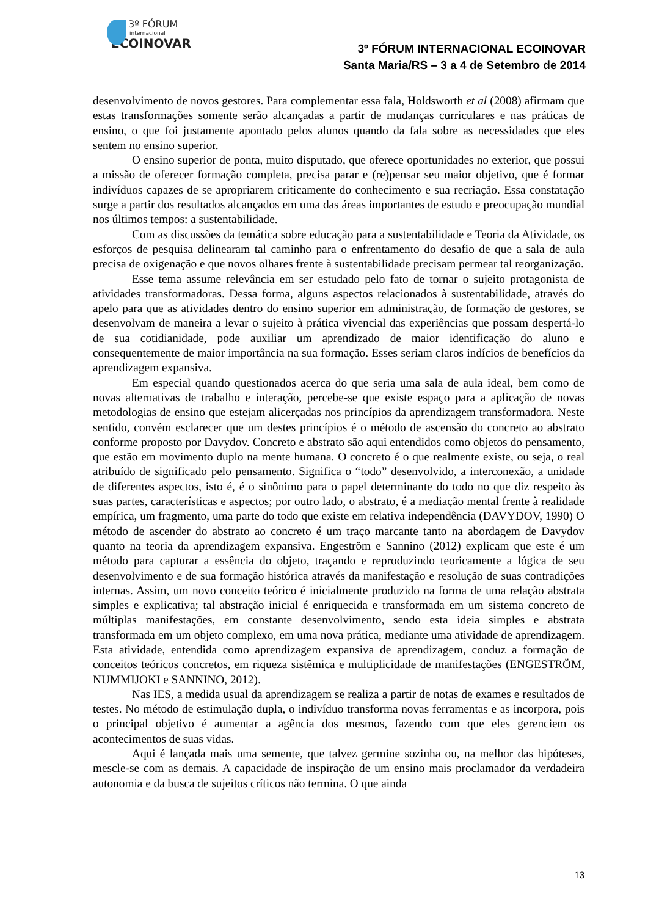3º FÓRUM
internacional
ECOINOVAR
3º FÓRUM INTERNACIONAL ECOINOVAR
Santa Maria/RS – 3 a 4 de Setembro de 2014
desenvolvimento de novos gestores. Para complementar essa fala, Holdsworth et al (2008) afirmam que estas transformações somente serão alcançadas a partir de mudanças curriculares e nas práticas de ensino, o que foi justamente apontado pelos alunos quando da fala sobre as necessidades que eles sentem no ensino superior.
O ensino superior de ponta, muito disputado, que oferece oportunidades no exterior, que possui a missão de oferecer formação completa, precisa parar e (re)pensar seu maior objetivo, que é formar indivíduos capazes de se apropriarem criticamente do conhecimento e sua recriação. Essa constatação surge a partir dos resultados alcançados em uma das áreas importantes de estudo e preocupação mundial nos últimos tempos: a sustentabilidade.
Com as discussões da temática sobre educação para a sustentabilidade e Teoria da Atividade, os esforços de pesquisa delinearam tal caminho para o enfrentamento do desafio de que a sala de aula precisa de oxigenação e que novos olhares frente à sustentabilidade precisam permear tal reorganização.
Esse tema assume relevância em ser estudado pelo fato de tornar o sujeito protagonista de atividades transformadoras. Dessa forma, alguns aspectos relacionados à sustentabilidade, através do apelo para que as atividades dentro do ensino superior em administração, de formação de gestores, se desenvolvam de maneira a levar o sujeito à prática vivencial das experiências que possam despertá-lo de sua cotidianidade, pode auxiliar um aprendizado de maior identificação do aluno e consequentemente de maior importância na sua formação. Esses seriam claros indícios de benefícios da aprendizagem expansiva.
Em especial quando questionados acerca do que seria uma sala de aula ideal, bem como de novas alternativas de trabalho e interação, percebe-se que existe espaço para a aplicação de novas metodologias de ensino que estejam alicerçadas nos princípios da aprendizagem transformadora. Neste sentido, convém esclarecer que um destes princípios é o método de ascensão do concreto ao abstrato conforme proposto por Davydov. Concreto e abstrato são aqui entendidos como objetos do pensamento, que estão em movimento duplo na mente humana. O concreto é o que realmente existe, ou seja, o real atribuído de significado pelo pensamento. Significa o “todo” desenvolvido, a interconexão, a unidade de diferentes aspectos, isto é, é o sinônimo para o papel determinante do todo no que diz respeito às suas partes, características e aspectos; por outro lado, o abstrato, é a mediação mental frente à realidade empírica, um fragmento, uma parte do todo que existe em relativa independência (DAVYDOV, 1990) O método de ascender do abstrato ao concreto é um traço marcante tanto na abordagem de Davydov quanto na teoria da aprendizagem expansiva. Engeström e Sannino (2012) explicam que este é um método para capturar a essência do objeto, traçando e reproduzindo teoricamente a lógica de seu desenvolvimento e de sua formação histórica através da manifestação e resolução de suas contradições internas. Assim, um novo conceito teórico é inicialmente produzido na forma de uma relação abstrata simples e explicativa; tal abstração inicial é enriquecida e transformada em um sistema concreto de múltiplas manifestações, em constante desenvolvimento, sendo esta ideia simples e abstrata transformada em um objeto complexo, em uma nova prática, mediante uma atividade de aprendizagem. Esta atividade, entendida como aprendizagem expansiva de aprendizagem, conduz a formação de conceitos teóricos concretos, em riqueza sistêmica e multiplicidade de manifestações (ENGESTRÖM, NUMMIJOKI e SANNINO, 2012).
Nas IES, a medida usual da aprendizagem se realiza a partir de notas de exames e resultados de testes. No método de estimulação dupla, o indivíduo transforma novas ferramentas e as incorpora, pois o principal objetivo é aumentar a agência dos mesmos, fazendo com que eles gerenciem os acontecimentos de suas vidas.
Aqui é lançada mais uma semente, que talvez germine sozinha ou, na melhor das hipóteses, mescle-se com as demais. A capacidade de inspiração de um ensino mais proclamador da verdadeira autonomia e da busca de sujeitos críticos não termina. O que ainda
13